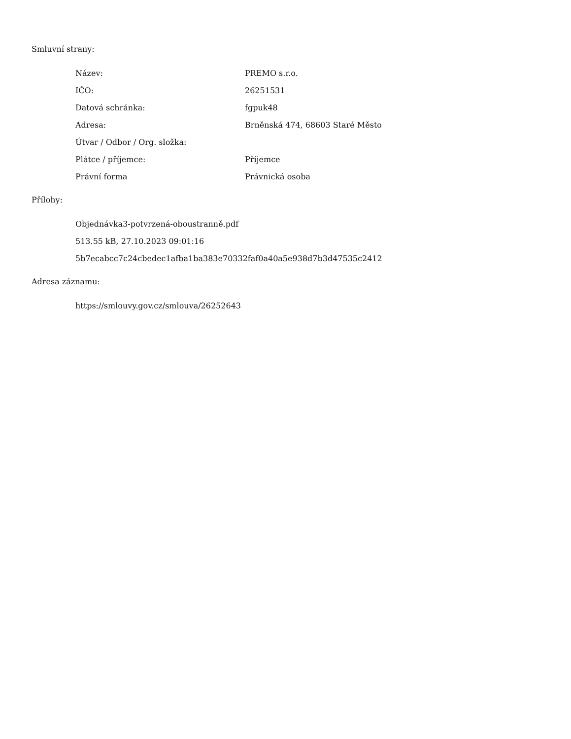Smluvní strany:
| Název: | PREMO s.r.o. |
| IČO: | 26251531 |
| Datová schránka: | fgpuk48 |
| Adresa: | Brněnská 474, 68603 Staré Město |
| Útvar / Odbor / Org. složka: | |
| Plátce / příjemce: | Příjemce |
| Právní forma | Právnická osoba |
Přílohy:
Objednávka3-potvrzená-oboustranně.pdf
513.55 kB, 27.10.2023 09:01:16
5b7ecabcc7c24cbedec1afba1ba383e70332faf0a40a5e938d7b3d47535c2412
Adresa záznamu:
https://smlouvy.gov.cz/smlouva/26252643